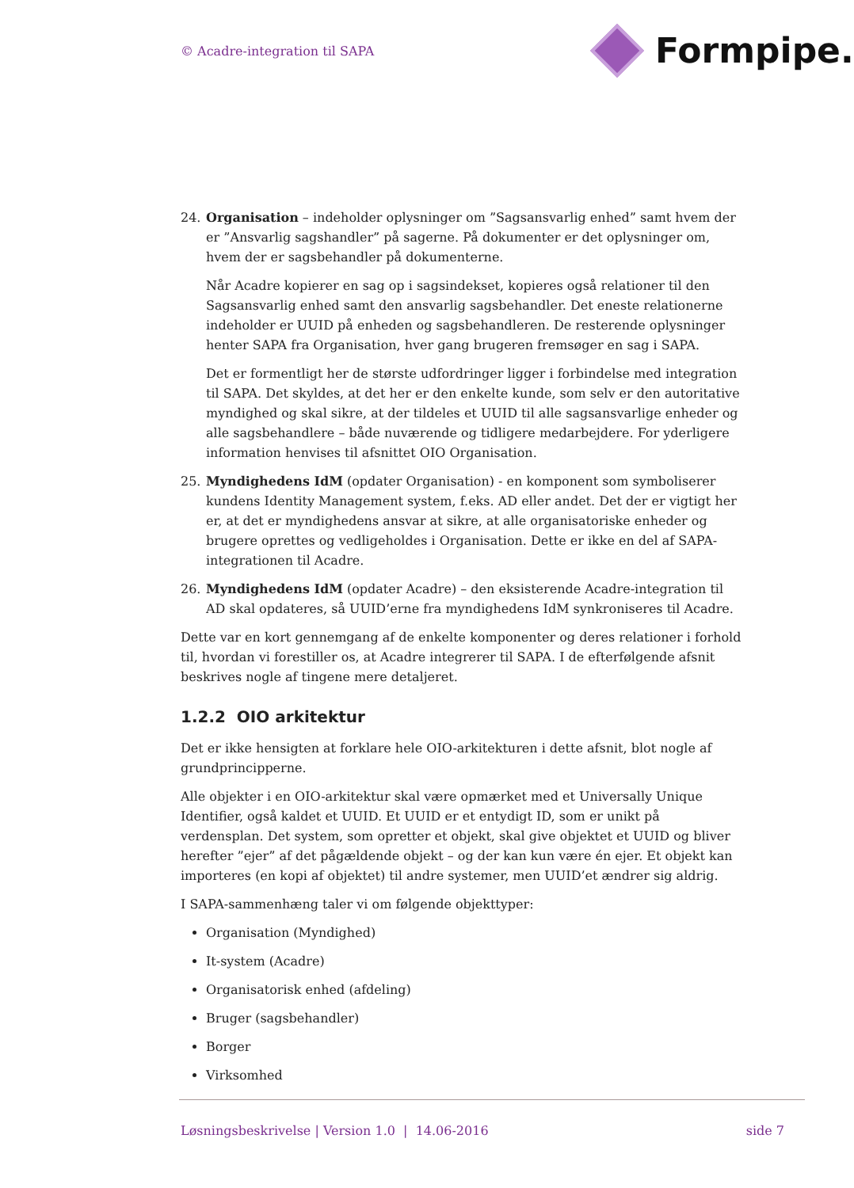© Acadre-integration til SAPA Formpipe.
24. Organisation – indeholder oplysninger om ”Sagsansvarlig enhed” samt hvem der er ”Ansvarlig sagshandler” på sagerne. På dokumenter er det oplysninger om, hvem der er sagsbehandler på dokumenterne.
Når Acadre kopierer en sag op i sagsindekset, kopieres også relationer til den Sagsansvarlig enhed samt den ansvarlig sagsbehandler. Det eneste relationerne indeholder er UUID på enheden og sagsbehandleren. De resterende oplysninger henter SAPA fra Organisation, hver gang brugeren fremsøger en sag i SAPA.
Det er formentligt her de største udfordringer ligger i forbindelse med integration til SAPA. Det skyldes, at det her er den enkelte kunde, som selv er den autoritative myndighed og skal sikre, at der tildeles et UUID til alle sagsansvarlige enheder og alle sagsbehandlere – både nuværende og tidligere medarbejdere. For yderligere information henvises til afsnittet OIO Organisation.
25. Myndighedens IdM (opdater Organisation) - en komponent som symboliserer kundens Identity Management system, f.eks. AD eller andet. Det der er vigtigt her er, at det er myndighedens ansvar at sikre, at alle organisatoriske enheder og brugere oprettes og vedligeholdes i Organisation. Dette er ikke en del af SAPA-integrationen til Acadre.
26. Myndighedens IdM (opdater Acadre) – den eksisterende Acadre-integration til AD skal opdateres, så UUID’erne fra myndighedens IdM synkroniseres til Acadre.
Dette var en kort gennemgang af de enkelte komponenter og deres relationer i forhold til, hvordan vi forestiller os, at Acadre integrerer til SAPA. I de efterfølgende afsnit beskrives nogle af tingene mere detaljeret.
1.2.2 OIO arkitektur
Det er ikke hensigten at forklare hele OIO-arkitekturen i dette afsnit, blot nogle af grundprincipperne.
Alle objekter i en OIO-arkitektur skal være opmærket med et Universally Unique Identifier, også kaldet et UUID. Et UUID er et entydigt ID, som er unikt på verdensplan. Det system, som opretter et objekt, skal give objektet et UUID og bliver herefter ”ejer” af det pågældende objekt – og der kan kun være én ejer. Et objekt kan importeres (en kopi af objektet) til andre systemer, men UUID’et ændrer sig aldrig.
I SAPA-sammenhæng taler vi om følgende objekttyper:
Organisation (Myndighed)
It-system (Acadre)
Organisatorisk enhed (afdeling)
Bruger (sagsbehandler)
Borger
Virksomhed
Løsningsbeskrivelse | Version 1.0 | 14.06-2016 side 7